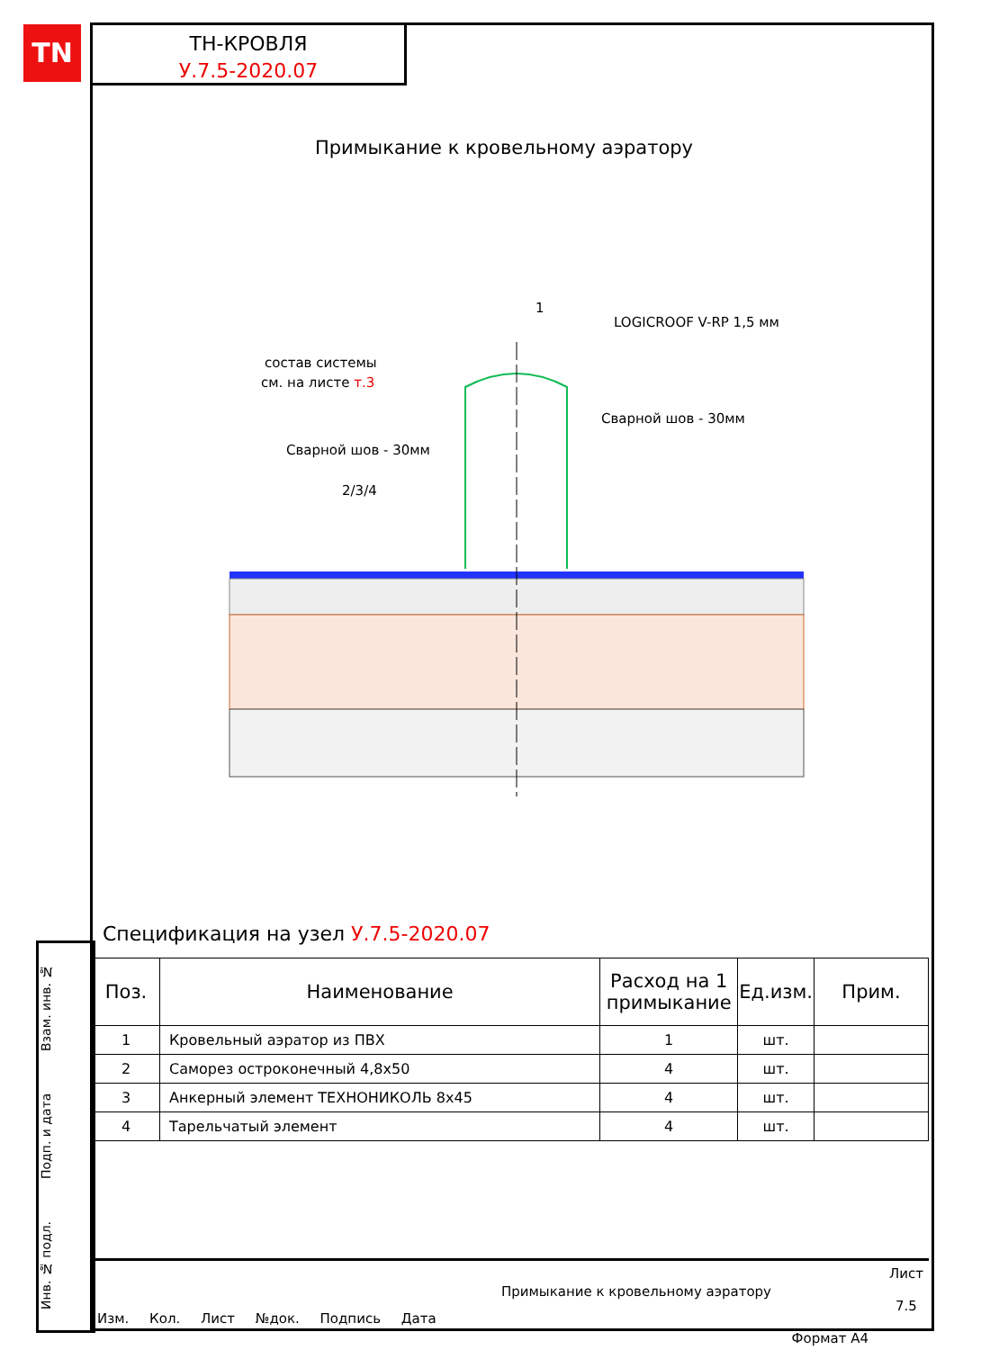TN
ТН-КРОВЛЯ
У.7.5-2020.07
Примыкание к кровельному аэратору
1
LOGICROOF V-RP 1,5 мм
состав системы
см. на листе т.3
Сварной шов - 30мм
Сварной шов - 30мм
2/3/4
Спецификация на узел У.7.5-2020.07
| Поз. | Наименование | Расход на 1 примыкание | Ед.изм. | Прим. |
| --- | --- | --- | --- | --- |
| 1 | Кровельный аэратор из ПВХ | 1 | шт. | |
| 2 | Саморез остроконечный 4,8х50 | 4 | шт. | |
| 3 | Анкерный элемент ТЕХНОНИКОЛЬ 8х45 | 4 | шт. | |
| 4 | Тарельчатый элемент | 4 | шт. | |
Инв. № подл. Подп. и дата Взам. инв. №
Изм. Кол. Лист №док. Подпись Дата
Примыкание к кровельному аэратору
Лист
7.5
Формат А4